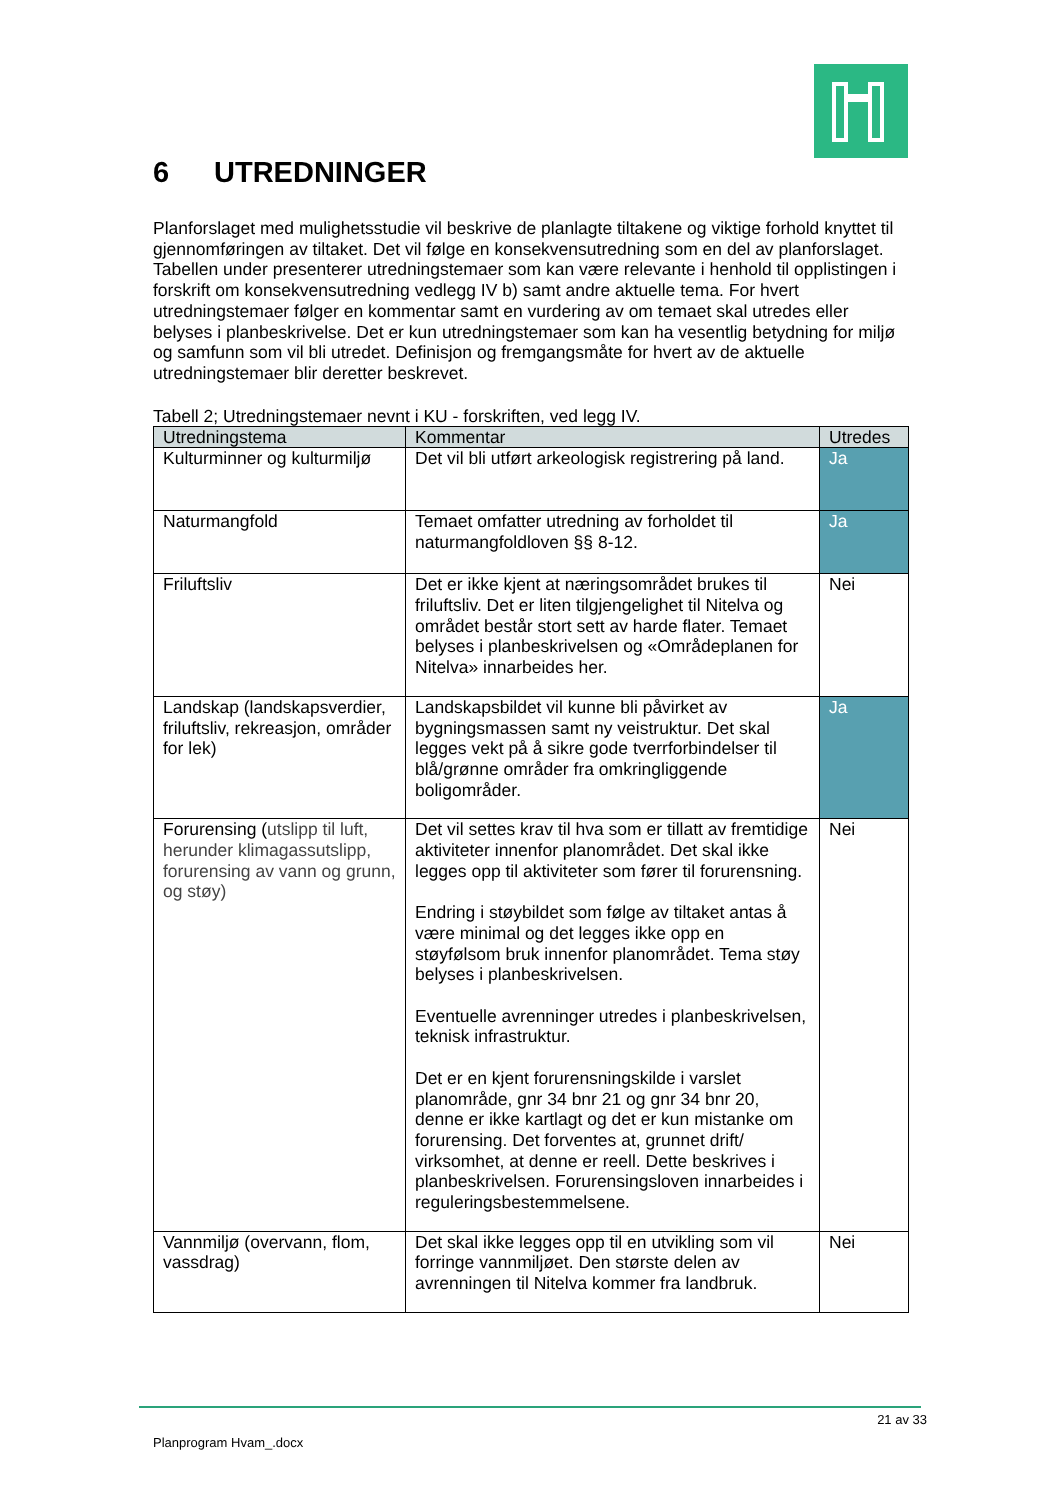6 UTREDNINGER
Planforslaget med mulighetsstudie vil beskrive de planlagte tiltakene og viktige forhold knyttet til gjennomføringen av tiltaket. Det vil følge en konsekvensutredning som en del av planforslaget. Tabellen under presenterer utredningstemaer som kan være relevante i henhold til opplistingen i forskrift om konsekvensutredning vedlegg IV b) samt andre aktuelle tema. For hvert utredningstemaer følger en kommentar samt en vurdering av om temaet skal utredes eller belyses i planbeskrivelse. Det er kun utredningstemaer som kan ha vesentlig betydning for miljø og samfunn som vil bli utredet. Definisjon og fremgangsmåte for hvert av de aktuelle utredningstemaer blir deretter beskrevet.
Tabell 2; Utredningstemaer nevnt i KU - forskriften, ved legg IV.
| Utredningstema | Kommentar | Utredes |
| --- | --- | --- |
| Kulturminner og kulturmiljø | Det vil bli utført arkeologisk registrering på land. | Ja |
| Naturmangfold | Temaet omfatter utredning av forholdet til naturmangfoldloven §§ 8-12. | Ja |
| Friluftsliv | Det er ikke kjent at næringsområdet brukes til friluftsliv. Det er liten tilgjengelighet til Nitelva og området består stort sett av harde flater. Temaet belyses i planbeskrivelsen og «Områdeplanen for Nitelva» innarbeides her. | Nei |
| Landskap (landskapsverdier, friluftsliv, rekreasjon, områder for lek) | Landskapsbildet vil kunne bli påvirket av bygningsmassen samt ny veistruktur. Det skal legges vekt på å sikre gode tverrforbindelser til blå/grønne områder fra omkringliggende boligområder. | Ja |
| Forurensing ( utslipp til luft, herunder klimagassutslipp, forurensing av vann og grunn, og støy) | Det vil settes krav til hva som er tillatt av fremtidige aktiviteter innenfor planområdet. Det skal ikke legges opp til aktiviteter som fører til forurensning. Endring i støybildet som følge av tiltaket antas å være minimal og det legges ikke opp en støyfølsom bruk innenfor planområdet. Tema støy belyses i planbeskrivelsen. Eventuelle avrenninger utredes i planbeskrivelsen, teknisk infrastruktur. Det er en kjent forurensningskilde i varslet planområde, gnr 34 bnr 21 og gnr 34 bnr 20, denne er ikke kartlagt og det er kun mistanke om forurensing. Det forventes at, grunnet drift/ virksomhet, at denne er reell. Dette beskrives i planbeskrivelsen. Forurensingsloven innarbeides i reguleringsbestemmelsene. | Nei |
| Vannmiljø (overvann, flom, vassdrag) | Det skal ikke legges opp til en utvikling som vil forringe vannmiljøet. Den største delen av avrenningen til Nitelva kommer fra landbruk. | Nei |
21 av 33
Planprogram Hvam_.docx